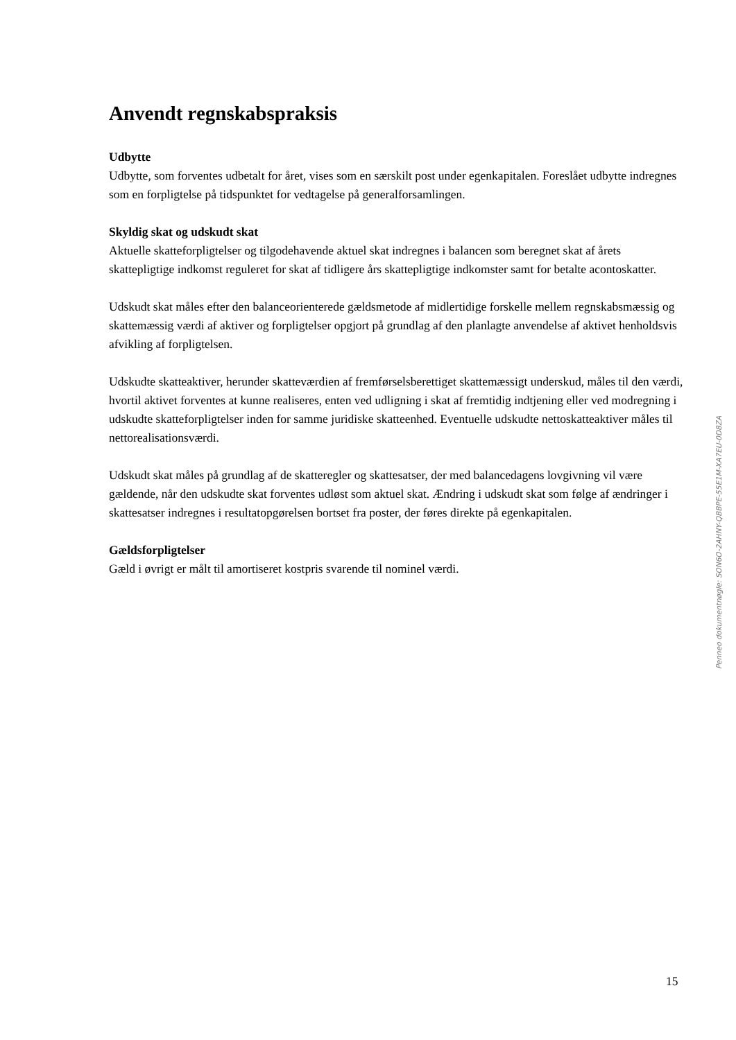Anvendt regnskabspraksis
Udbytte
Udbytte, som forventes udbetalt for året, vises som en særskilt post under egenkapitalen. Foreslået udbytte indregnes som en forpligtelse på tidspunktet for vedtagelse på generalforsamlingen.
Skyldig skat og udskudt skat
Aktuelle skatteforpligtelser og tilgodehavende aktuel skat indregnes i balancen som beregnet skat af årets skattepligtige indkomst reguleret for skat af tidligere års skattepligtige indkomster samt for betalte acontoskatter.
Udskudt skat måles efter den balanceorienterede gældsmetode af midlertidige forskelle mellem regnskabsmæssig og skattemæssig værdi af aktiver og forpligtelser opgjort på grundlag af den planlagte anvendelse af aktivet henholdsvis afvikling af forpligtelsen.
Udskudte skatteaktiver, herunder skatteværdien af fremførselsberettiget skattemæssigt underskud, måles til den værdi, hvortil aktivet forventes at kunne realiseres, enten ved udligning i skat af fremtidig indtjening eller ved modregning i udskudte skatteforpligtelser inden for samme juridiske skatteenhed. Eventuelle udskudte nettoskatteaktiver måles til nettorealisationsværdi.
Udskudt skat måles på grundlag af de skatteregler og skattesatser, der med balancedagens lovgivning vil være gældende, når den udskudte skat forventes udløst som aktuel skat. Ændring i udskudt skat som følge af ændringer i skattesatser indregnes i resultatopgørelsen bortset fra poster, der føres direkte på egenkapitalen.
Gældsforpligtelser
Gæld i øvrigt er målt til amortiseret kostpris svarende til nominel værdi.
Penneo dokumentnøgle: SON6O-2AHNY-QBBPE-55E1M-XA7EU-0D8ZA
15